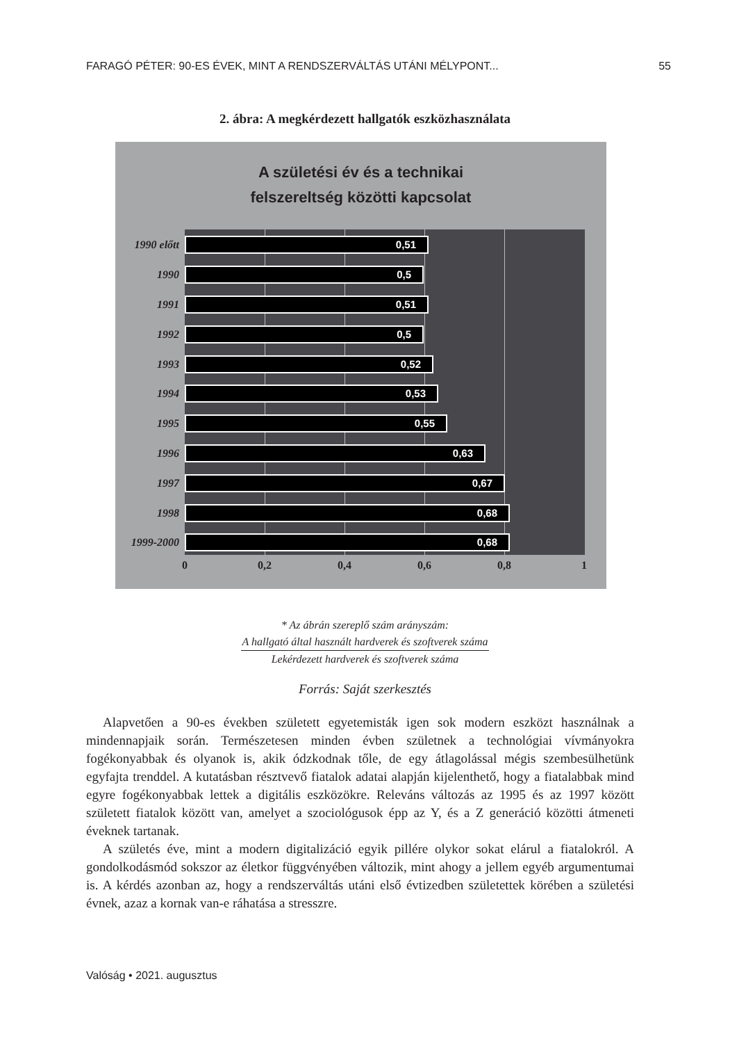FARAGÓ PÉTER: 90-ES ÉVEK, MINT A RENDSZERVÁLTÁS UTÁNI MÉLYPONT... 55
2. ábra: A megkérdezett hallgatók eszközhasználata
A születési év és a technikai
felszereltség közötti kapcsolat
1990 előtt
0,51
1990
0,5
1991
0,51
1992
0,5
1993
0,52
1994
0,53
1995
0,55
1996
0,63
1997
0,67
1998
0,68
1999-2000
0,68
0 0,2 0,4 0,6 0,8 1
* Az ábrán szereplő szám arányszám:
A hallgató által használt hardverek és szoftverek száma
Lekérdezett hardverek és szoftverek száma
Forrás: Saját szerkesztés
Alapvetően a 90-es években született egyetemisták igen sok modern eszközt használnak a mindennapjaik során. Természetesen minden évben születnek a technológiai vívmányokra fogékonyabbak és olyanok is, akik ódzkodnak tőle, de egy átlagolással mégis szembesülhetünk egyfajta trenddel. A kutatásban résztvevő fiatalok adatai alapján kijelenthető, hogy a fiatalabbak mind egyre fogékonyabbak lettek a digitális eszközökre. Releváns változás az 1995 és az 1997 között született fiatalok között van, amelyet a szociológusok épp az Y, és a Z generáció közötti átmeneti éveknek tartanak.
A születés éve, mint a modern digitalizáció egyik pillére olykor sokat elárul a fiatalokról. A gondolkodásmód sokszor az életkor függvényében változik, mint ahogy a jellem egyéb argumentumai is. A kérdés azonban az, hogy a rendszerváltás utáni első évtizedben születettek körében a születési évnek, azaz a kornak van-e ráhatása a stresszre.
Valóság • 2021. augusztus